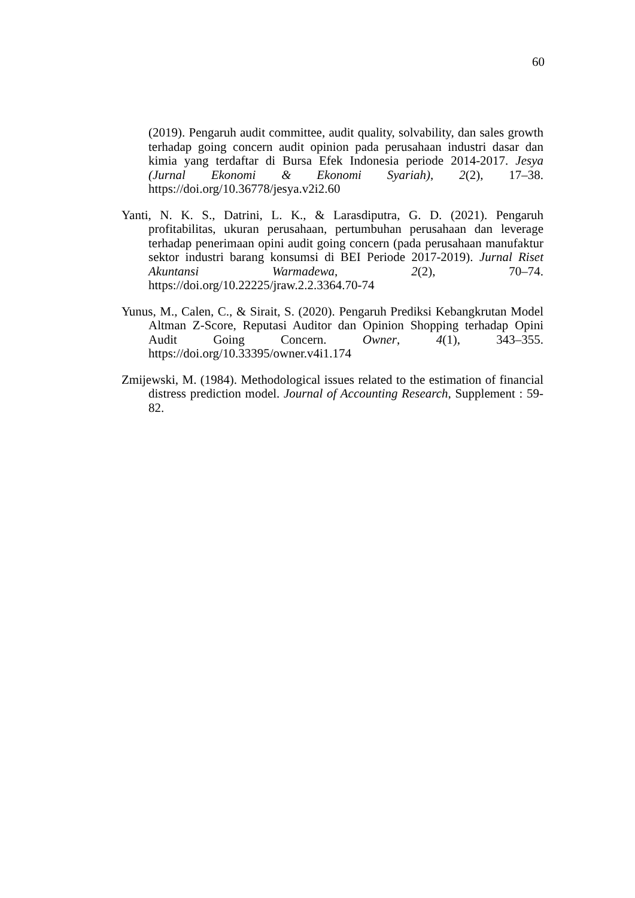60
(2019). Pengaruh audit committee, audit quality, solvability, dan sales growth terhadap going concern audit opinion pada perusahaan industri dasar dan kimia yang terdaftar di Bursa Efek Indonesia periode 2014-2017. Jesya (Jurnal Ekonomi & Ekonomi Syariah), 2(2), 17–38. https://doi.org/10.36778/jesya.v2i2.60
Yanti, N. K. S., Datrini, L. K., & Larasdiputra, G. D. (2021). Pengaruh profitabilitas, ukuran perusahaan, pertumbuhan perusahaan dan leverage terhadap penerimaan opini audit going concern (pada perusahaan manufaktur sektor industri barang konsumsi di BEI Periode 2017-2019). Jurnal Riset Akuntansi Warmadewa, 2(2), 70–74. https://doi.org/10.22225/jraw.2.2.3364.70-74
Yunus, M., Calen, C., & Sirait, S. (2020). Pengaruh Prediksi Kebangkrutan Model Altman Z-Score, Reputasi Auditor dan Opinion Shopping terhadap Opini Audit Going Concern. Owner, 4(1), 343–355. https://doi.org/10.33395/owner.v4i1.174
Zmijewski, M. (1984). Methodological issues related to the estimation of financial distress prediction model. Journal of Accounting Research, Supplement : 59-82.